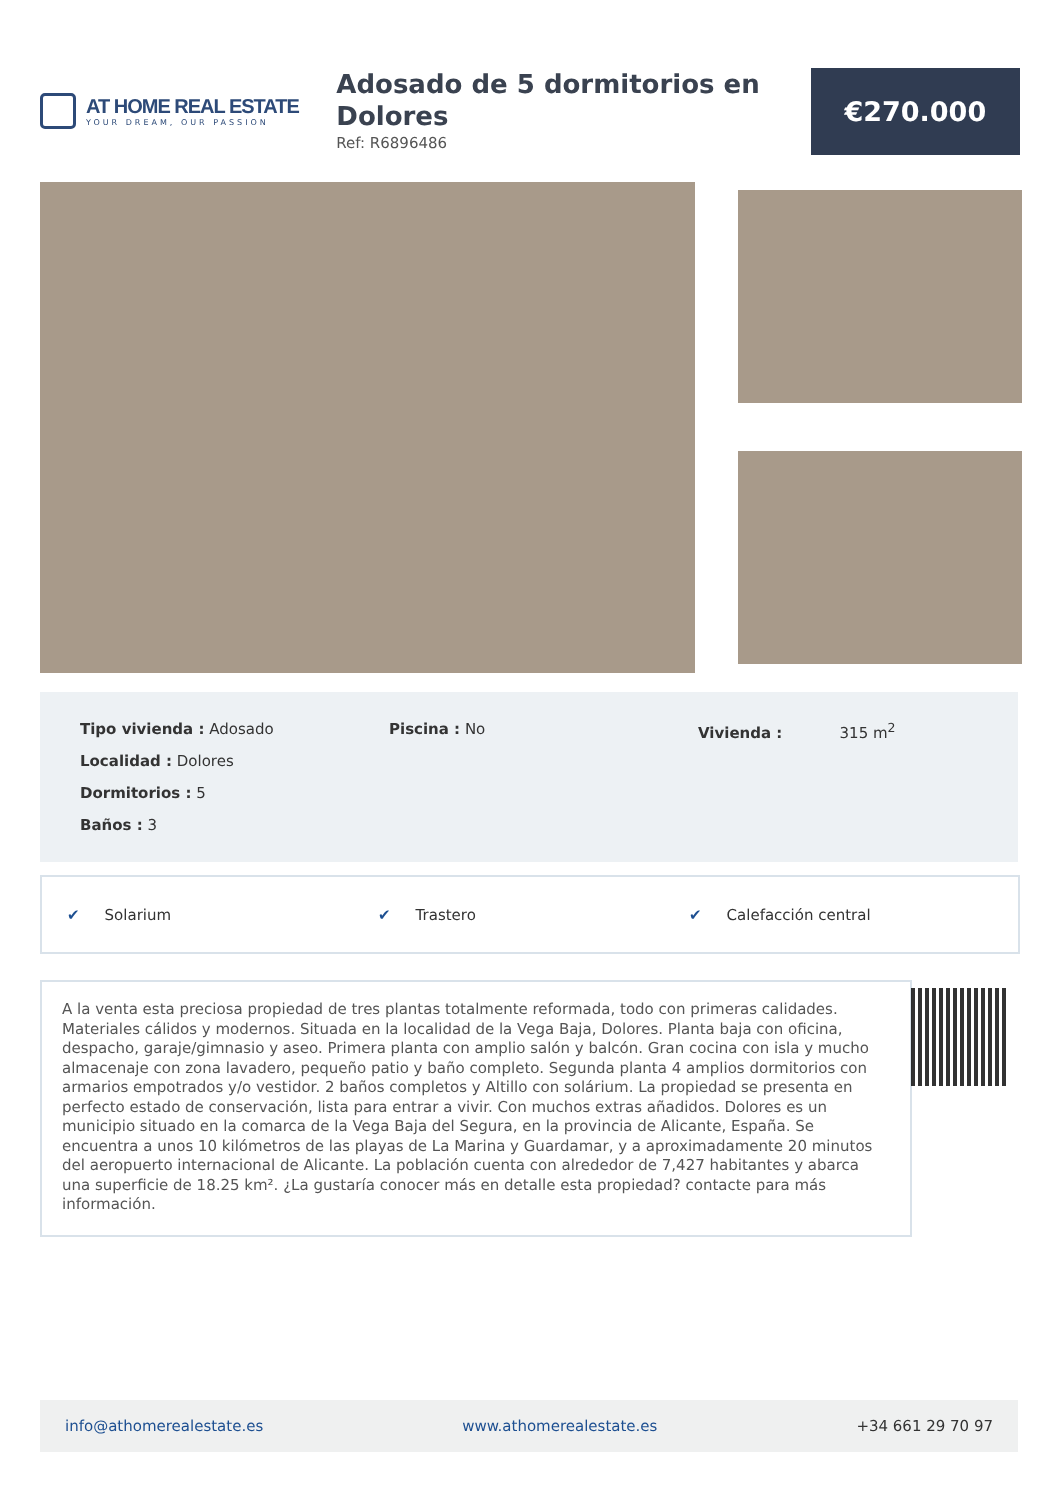AT HOME REAL ESTATE
YOUR DREAM, OUR PASSION
Adosado de 5 dormitorios en Dolores
Ref: R6896486
€270.000
Tipo vivienda : Adosado
Localidad : Dolores
Dormitorios : 5
Baños : 3
Piscina : No Vivienda : 315 m<sup>2</sup>
✔ Solarium ✔ Trastero ✔ Calefacción central
A la venta esta preciosa propiedad de tres plantas totalmente reformada, todo con primeras calidades. Materiales cálidos y modernos. Situada en la localidad de la Vega Baja, Dolores. Planta baja con oficina, despacho, garaje/gimnasio y aseo. Primera planta con amplio salón y balcón. Gran cocina con isla y mucho almacenaje con zona lavadero, pequeño patio y baño completo. Segunda planta 4 amplios dormitorios con armarios empotrados y/o vestidor. 2 baños completos y Altillo con solárium. La propiedad se presenta en perfecto estado de conservación, lista para entrar a vivir. Con muchos extras añadidos. Dolores es un municipio situado en la comarca de la Vega Baja del Segura, en la provincia de Alicante, España. Se encuentra a unos 10 kilómetros de las playas de La Marina y Guardamar, y a aproximadamente 20 minutos del aeropuerto internacional de Alicante. La población cuenta con alrededor de 7,427 habitantes y abarca una superficie de 18.25 km². ¿La gustaría conocer más en detalle esta propiedad? contacte para más información.
info@athomerealestate.es www.athomerealestate.es +34 661 29 70 97